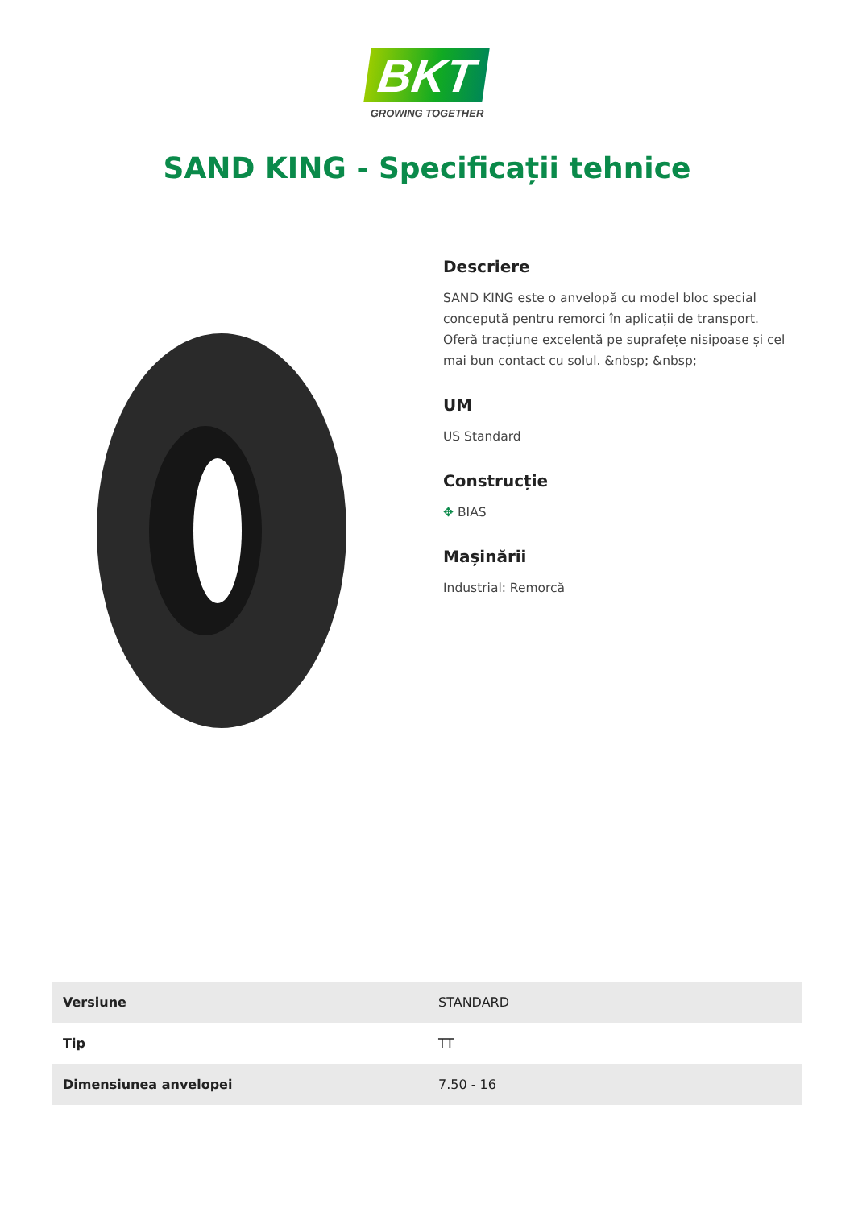BKT
GROWING TOGETHER
SAND KING - Specificații tehnice
Descriere
SAND KING este o anvelopă cu model bloc special concepută pentru remorci în aplicații de transport. Oferă tracțiune excelentă pe suprafețe nisipoase și cel mai bun contact cu solul. &nbsp; &nbsp;
UM
US Standard
Construcție
✥ BIAS
Mașinării
Industrial: Remorcă
| Versiune | STANDARD |
| Tip | TT |
| Dimensiunea anvelopei | 7.50 - 16 |